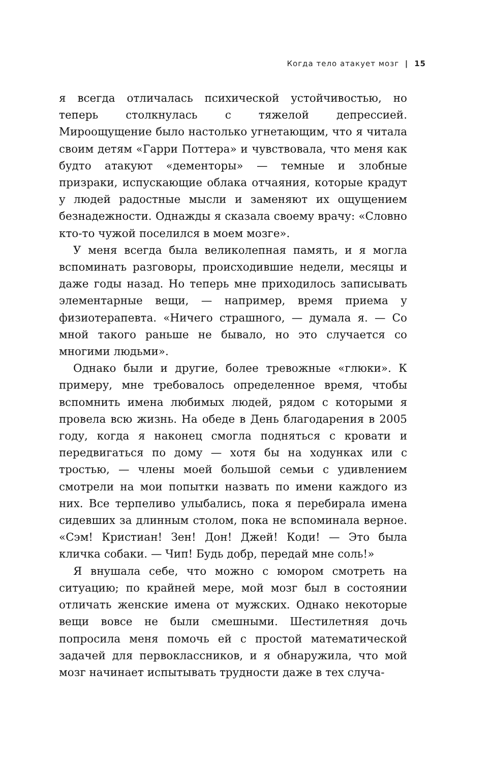Когда тело атакует мозг | 15
я всегда отличалась психической устойчивостью, но теперь столкнулась с тяжелой депрессией. Мироощущение было настолько угнетающим, что я читала своим детям «Гарри Поттера» и чувствовала, что меня как будто атакуют «дементоры» — темные и злобные призраки, испускающие облака отчаяния, которые крадут у людей радостные мысли и заменяют их ощущением безнадежности. Однажды я сказала своему врачу: «Словно кто-то чужой поселился в моем мозге».
У меня всегда была великолепная память, и я могла вспоминать разговоры, происходившие недели, месяцы и даже годы назад. Но теперь мне приходилось записывать элементарные вещи, — например, время приема у физиотерапевта. «Ничего страшного, — думала я. — Со мной такого раньше не бывало, но это случается со многими людьми».
Однако были и другие, более тревожные «глюки». К примеру, мне требовалось определенное время, чтобы вспомнить имена любимых людей, рядом с которыми я провела всю жизнь. На обеде в День благодарения в 2005 году, когда я наконец смогла подняться с кровати и передвигаться по дому — хотя бы на ходунках или с тростью, — члены моей большой семьи с удивлением смотрели на мои попытки назвать по имени каждого из них. Все терпеливо улыбались, пока я перебирала имена сидевших за длинным столом, пока не вспоминала верное. «Сэм! Кристиан! Зен! Дон! Джей! Коди! — Это была кличка собаки. — Чип! Будь добр, передай мне соль!»
Я внушала себе, что можно с юмором смотреть на ситуацию; по крайней мере, мой мозг был в состоянии отличать женские имена от мужских. Однако некоторые вещи вовсе не были смешными. Шестилетняя дочь попросила меня помочь ей с простой математической задачей для первоклассников, и я обнаружила, что мой мозг начинает испытывать трудности даже в тех случа-